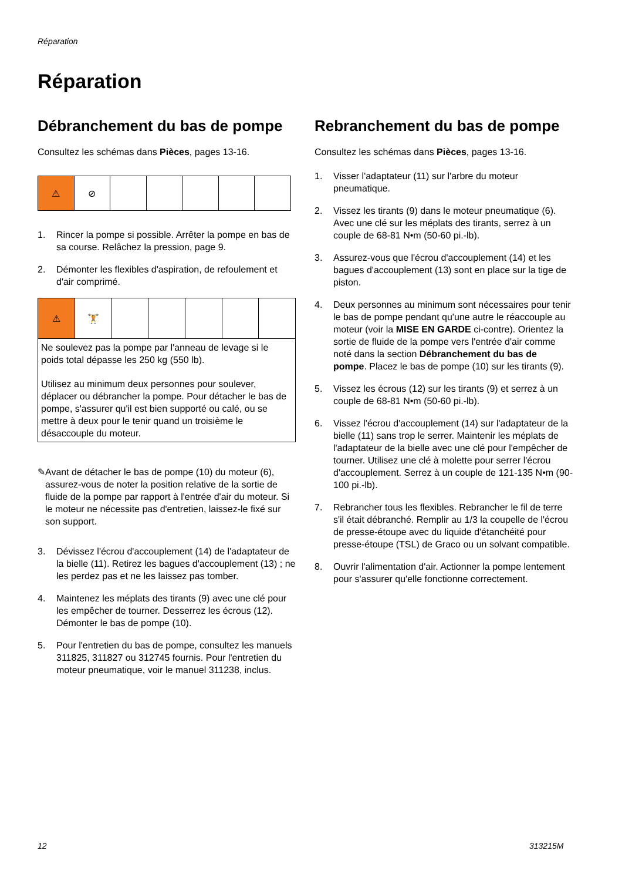Réparation
Réparation
Débranchement du bas de pompe
Consultez les schémas dans Pièces, pages 13-16.
| ⚠ | ⊘ | | | | | |
1. Rincer la pompe si possible. Arrêter la pompe en bas de sa course. Relâchez la pression, page 9.
2. Démonter les flexibles d'aspiration, de refoulement et d'air comprimé.
| ⚠ | 🏋 | | | | | |
| Ne soulevez pas la pompe par l'anneau de levage si le poids total dépasse les 250 kg (550 lb). Utilisez au minimum deux personnes pour soulever, déplacer ou débrancher la pompe. Pour détacher le bas de pompe, s'assurer qu'il est bien supporté ou calé, ou se mettre à deux pour le tenir quand un troisième le désaccouple du moteur. | | | | | | |
✎ Avant de détacher le bas de pompe (10) du moteur (6), assurez-vous de noter la position relative de la sortie de fluide de la pompe par rapport à l'entrée d'air du moteur. Si le moteur ne nécessite pas d'entretien, laissez-le fixé sur son support.
3. Dévissez l'écrou d'accouplement (14) de l'adaptateur de la bielle (11). Retirez les bagues d'accouplement (13) ; ne les perdez pas et ne les laissez pas tomber.
4. Maintenez les méplats des tirants (9) avec une clé pour les empêcher de tourner. Desserrez les écrous (12). Démonter le bas de pompe (10).
5. Pour l'entretien du bas de pompe, consultez les manuels 311825, 311827 ou 312745 fournis. Pour l'entretien du moteur pneumatique, voir le manuel 311238, inclus.
Rebranchement du bas de pompe
Consultez les schémas dans Pièces, pages 13-16.
1. Visser l'adaptateur (11) sur l'arbre du moteur pneumatique.
2. Vissez les tirants (9) dans le moteur pneumatique (6). Avec une clé sur les méplats des tirants, serrez à un couple de 68-81 N•m (50-60 pi.-lb).
3. Assurez-vous que l'écrou d'accouplement (14) et les bagues d'accouplement (13) sont en place sur la tige de piston.
4. Deux personnes au minimum sont nécessaires pour tenir le bas de pompe pendant qu'une autre le réaccouple au moteur (voir la MISE EN GARDE ci-contre). Orientez la sortie de fluide de la pompe vers l'entrée d'air comme noté dans la section Débranchement du bas de pompe. Placez le bas de pompe (10) sur les tirants (9).
5. Vissez les écrous (12) sur les tirants (9) et serrez à un couple de 68-81 N•m (50-60 pi.-lb).
6. Vissez l'écrou d'accouplement (14) sur l'adaptateur de la bielle (11) sans trop le serrer. Maintenir les méplats de l'adaptateur de la bielle avec une clé pour l'empêcher de tourner. Utilisez une clé à molette pour serrer l'écrou d'accouplement. Serrez à un couple de 121-135 N•m (90-100 pi.-lb).
7. Rebrancher tous les flexibles. Rebrancher le fil de terre s'il était débranché. Remplir au 1/3 la coupelle de l'écrou de presse-étoupe avec du liquide d'étanchéité pour presse-étoupe (TSL) de Graco ou un solvant compatible.
8. Ouvrir l'alimentation d'air. Actionner la pompe lentement pour s'assurer qu'elle fonctionne correctement.
12 313215M